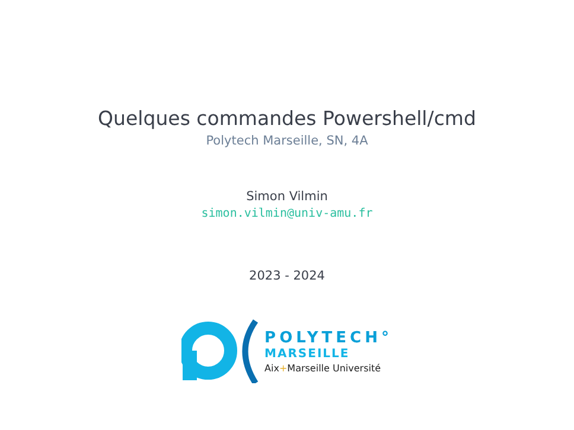Quelques commandes Powershell/cmd
Polytech Marseille, SN, 4A
Simon Vilmin
simon.vilmin@univ-amu.fr
2023 - 2024
POLYTECH°
MARSEILLE
Aix+Marseille Université